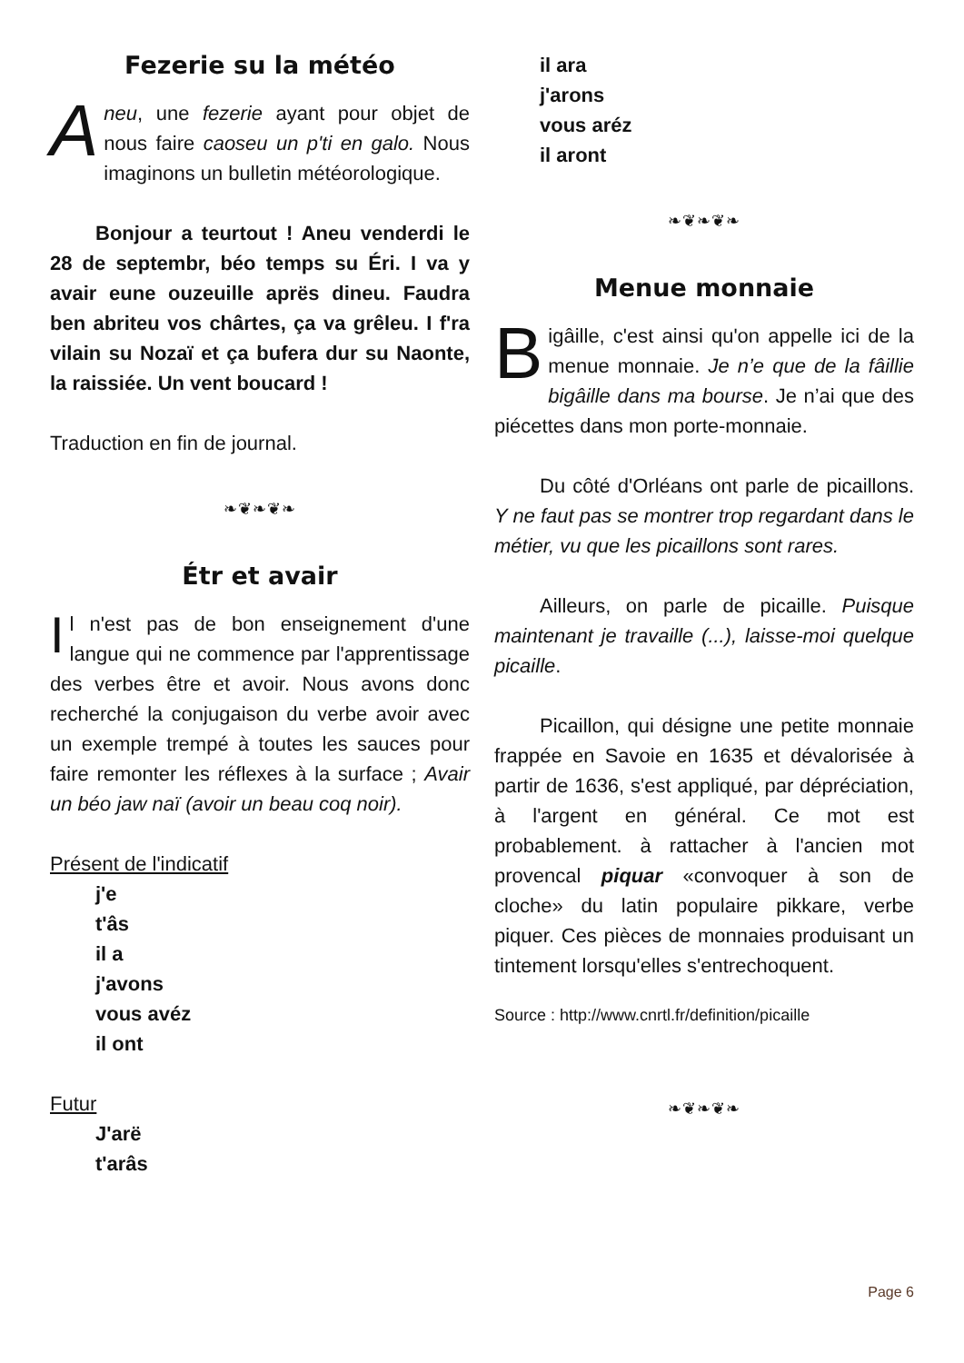Fezerie su la météo
Aneu, une fezerie ayant pour objet de nous faire caoseu un p'ti en galo. Nous imaginons un bulletin météorologique.
Bonjour a teurtout ! Aneu venderdi le 28 de septembr, béo temps su Éri. I va y avair eune ouzeuille aprës dineu. Faudra ben abriteu vos chârtes, ça va grêleu. I f'ra vilain su Nozaï et ça bufera dur su Naonte, la raissiée. Un vent boucard !
Traduction en fin de journal.
❧❦❧❦❧
Étr et avair
Il n'est pas de bon enseignement d'une langue qui ne commence par l'apprentissage des verbes être et avoir. Nous avons donc recherché la conjugaison du verbe avoir avec un exemple trempé à toutes les sauces pour faire remonter les réflexes à la surface ; Avair un béo jaw naï (avoir un beau coq noir).
Présent de l'indicatif
j'e
t'âs
il a
j'avons
vous avéz
il ont
Futur
J'arë
t'arâs
il ara
j'arons
vous aréz
il aront
❧❦❧❦❧
Menue monnaie
Bigâille, c'est ainsi qu'on appelle ici de la menue monnaie. Je n’e que de la fâillie bigâille dans ma bourse. Je n’ai que des piécettes dans mon porte-monnaie.
Du côté d'Orléans ont parle de picaillons. Y ne faut pas se montrer trop regardant dans le métier, vu que les picaillons sont rares.
Ailleurs, on parle de picaille. Puisque maintenant je travaille (...), laisse-moi quelque picaille.
Picaillon, qui désigne une petite monnaie frappée en Savoie en 1635 et dévalorisée à partir de 1636, s'est appliqué, par dépréciation, à l'argent en général. Ce mot est probablement. à rattacher à l'ancien mot provencal piquar «convoquer à son de cloche» du latin populaire pikkare, verbe piquer. Ces pièces de monnaies produisant un tintement lorsqu'elles s'entrechoquent.
Source : http://www.cnrtl.fr/definition/picaille
❧❦❧❦❧
Page 6